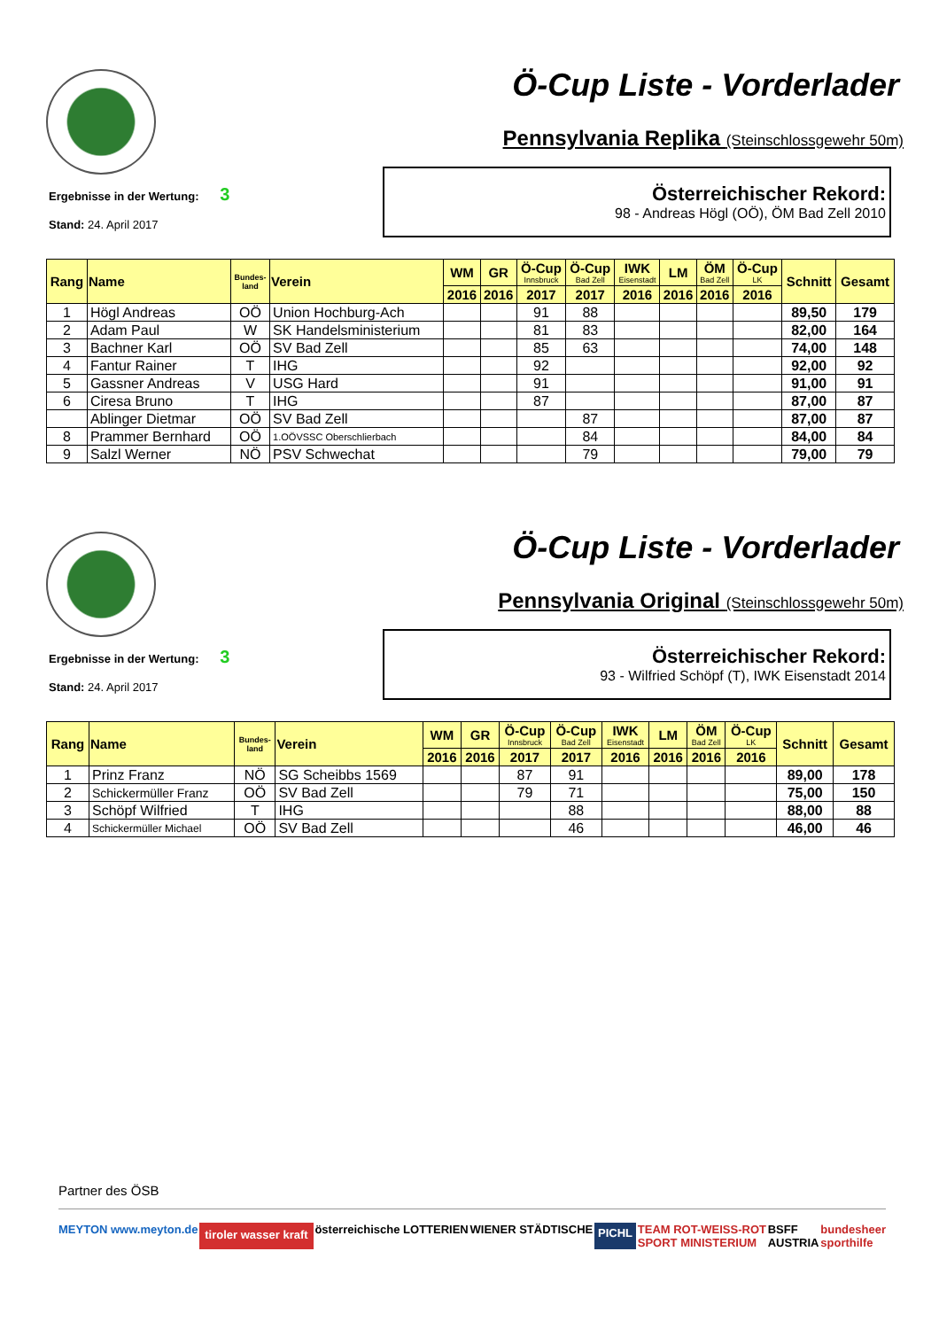Ö-Cup Liste - Vorderlader
Pennsylvania Replika (Steinschlossgewehr 50m)
Ergebnisse in der Wertung: 3
Stand: 24. April 2017
Österreichischer Rekord:
98 - Andreas Högl (OÖ), ÖM Bad Zell 2010
| Rang | Name | Bundes- land | Verein | WM | GR | Ö-Cup Innsbruck | Ö-Cup Bad Zell | IWK Eisenstadt | LM | ÖM Bad Zell | Ö-Cup LK | Schnitt | Gesamt |
| --- | --- | --- | --- | --- | --- | --- | --- | --- | --- | --- | --- | --- | --- |
| | | | | 2016 | 2016 | 2017 | 2017 | 2016 | 2016 | 2016 | 2016 | | |
| 1 | Högl Andreas | OÖ | Union Hochburg-Ach | | | 91 | 88 | | | | | 89,50 | 179 |
| 2 | Adam Paul | W | SK Handelsministerium | | | 81 | 83 | | | | | 82,00 | 164 |
| 3 | Bachner Karl | OÖ | SV Bad Zell | | | 85 | 63 | | | | | 74,00 | 148 |
| 4 | Fantur Rainer | T | IHG | | | 92 | | | | | | 92,00 | 92 |
| 5 | Gassner Andreas | V | USG Hard | | | 91 | | | | | | 91,00 | 91 |
| 6 | Ciresa Bruno | T | IHG | | | 87 | | | | | | 87,00 | 87 |
| | Ablinger Dietmar | OÖ | SV Bad Zell | | | | 87 | | | | | 87,00 | 87 |
| 8 | Prammer Bernhard | OÖ | 1.OÖVSSC Oberschlierbach | | | | 84 | | | | | 84,00 | 84 |
| 9 | Salzl Werner | NÖ | PSV Schwechat | | | | 79 | | | | | 79,00 | 79 |
Ö-Cup Liste - Vorderlader
Pennsylvania Original (Steinschlossgewehr 50m)
Ergebnisse in der Wertung: 3
Stand: 24. April 2017
Österreichischer Rekord:
93 - Wilfried Schöpf (T), IWK Eisenstadt 2014
| Rang | Name | Bundes- land | Verein | WM | GR | Ö-Cup Innsbruck | Ö-Cup Bad Zell | IWK Eisenstadt | LM | ÖM Bad Zell | Ö-Cup LK | Schnitt | Gesamt |
| --- | --- | --- | --- | --- | --- | --- | --- | --- | --- | --- | --- | --- | --- |
| | | | | 2016 | 2016 | 2017 | 2017 | 2016 | 2016 | 2016 | 2016 | | |
| 1 | Prinz Franz | NÖ | SG Scheibbs 1569 | | | 87 | 91 | | | | | 89,00 | 178 |
| 2 | Schickermüller Franz | OÖ | SV Bad Zell | | | 79 | 71 | | | | | 75,00 | 150 |
| 3 | Schöpf Wilfried | T | IHG | | | | 88 | | | | | 88,00 | 88 |
| 4 | Schickermüller Michael | OÖ | SV Bad Zell | | | | 46 | | | | | 46,00 | 46 |
Partner des ÖSB
MEYTON www.meyton.de tiroler wasser kraft österreichische LOTTERIEN WIENER STÄDTISCHE PICHL TEAM ROT-WEISS-ROT
SPORT MINISTERIUM BSFF
AUSTRIA bundesheer
sporthilfe